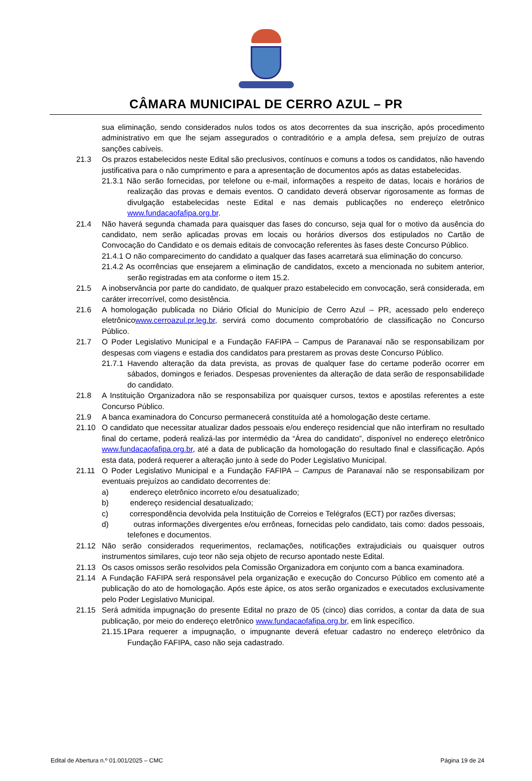CÂMARA MUNICIPAL DE CERRO AZUL – PR
sua eliminação, sendo considerados nulos todos os atos decorrentes da sua inscrição, após procedimento administrativo em que lhe sejam assegurados o contraditório e a ampla defesa, sem prejuízo de outras sanções cabíveis.
21.3 Os prazos estabelecidos neste Edital são preclusivos, contínuos e comuns a todos os candidatos, não havendo justificativa para o não cumprimento e para a apresentação de documentos após as datas estabelecidas.
21.3.1 Não serão fornecidas, por telefone ou e-mail, informações a respeito de datas, locais e horários de realização das provas e demais eventos. O candidato deverá observar rigorosamente as formas de divulgação estabelecidas neste Edital e nas demais publicações no endereço eletrônico www.fundacaofafipa.org.br.
21.4 Não haverá segunda chamada para quaisquer das fases do concurso, seja qual for o motivo da ausência do candidato, nem serão aplicadas provas em locais ou horários diversos dos estipulados no Cartão de Convocação do Candidato e os demais editais de convocação referentes às fases deste Concurso Público.
21.4.1 O não comparecimento do candidato a qualquer das fases acarretará sua eliminação do concurso.
21.4.2 As ocorrências que ensejarem a eliminação de candidatos, exceto a mencionada no subitem anterior, serão registradas em ata conforme o item 15.2.
21.5 A inobservância por parte do candidato, de qualquer prazo estabelecido em convocação, será considerada, em caráter irrecorrível, como desistência.
21.6 A homologação publicada no Diário Oficial do Município de Cerro Azul – PR, acessado pelo endereço eletrônicowww.cerroazul.pr.leg.br, servirá como documento comprobatório de classificação no Concurso Público.
21.7 O Poder Legislativo Municipal e a Fundação FAFIPA – Campus de Paranavaí não se responsabilizam por despesas com viagens e estadia dos candidatos para prestarem as provas deste Concurso Público.
21.7.1 Havendo alteração da data prevista, as provas de qualquer fase do certame poderão ocorrer em sábados, domingos e feriados. Despesas provenientes da alteração de data serão de responsabilidade do candidato.
21.8 A Instituição Organizadora não se responsabiliza por quaisquer cursos, textos e apostilas referentes a este Concurso Público.
21.9 A banca examinadora do Concurso permanecerá constituída até a homologação deste certame.
21.10 O candidato que necessitar atualizar dados pessoais e/ou endereço residencial que não interfiram no resultado final do certame, poderá realizá-las por intermédio da “Área do candidato”, disponível no endereço eletrônico www.fundacaofafipa.org.br, até a data de publicação da homologação do resultado final e classificação. Após esta data, poderá requerer a alteração junto à sede do Poder Legislativo Municipal.
21.11 O Poder Legislativo Municipal e a Fundação FAFIPA – Campus de Paranavaí não se responsabilizam por eventuais prejuízos ao candidato decorrentes de:
a) endereço eletrônico incorreto e/ou desatualizado;
b) endereço residencial desatualizado;
c) correspondência devolvida pela Instituição de Correios e Telégrafos (ECT) por razões diversas;
d) outras informações divergentes e/ou errôneas, fornecidas pelo candidato, tais como: dados pessoais, telefones e documentos.
21.12 Não serão considerados requerimentos, reclamações, notificações extrajudiciais ou quaisquer outros instrumentos similares, cujo teor não seja objeto de recurso apontado neste Edital.
21.13 Os casos omissos serão resolvidos pela Comissão Organizadora em conjunto com a banca examinadora.
21.14 A Fundação FAFIPA será responsável pela organização e execução do Concurso Público em comento até a publicação do ato de homologação. Após este ápice, os atos serão organizados e executados exclusivamente pelo Poder Legislativo Municipal.
21.15 Será admitida impugnação do presente Edital no prazo de 05 (cinco) dias corridos, a contar da data de sua publicação, por meio do endereço eletrônico www.fundacaofafipa.org.br, em link específico.
21.15.1Para requerer a impugnação, o impugnante deverá efetuar cadastro no endereço eletrônico da Fundação FAFIPA, caso não seja cadastrado.
Edital de Abertura n.º 01.001/2025 – CMC Página 19 de 24